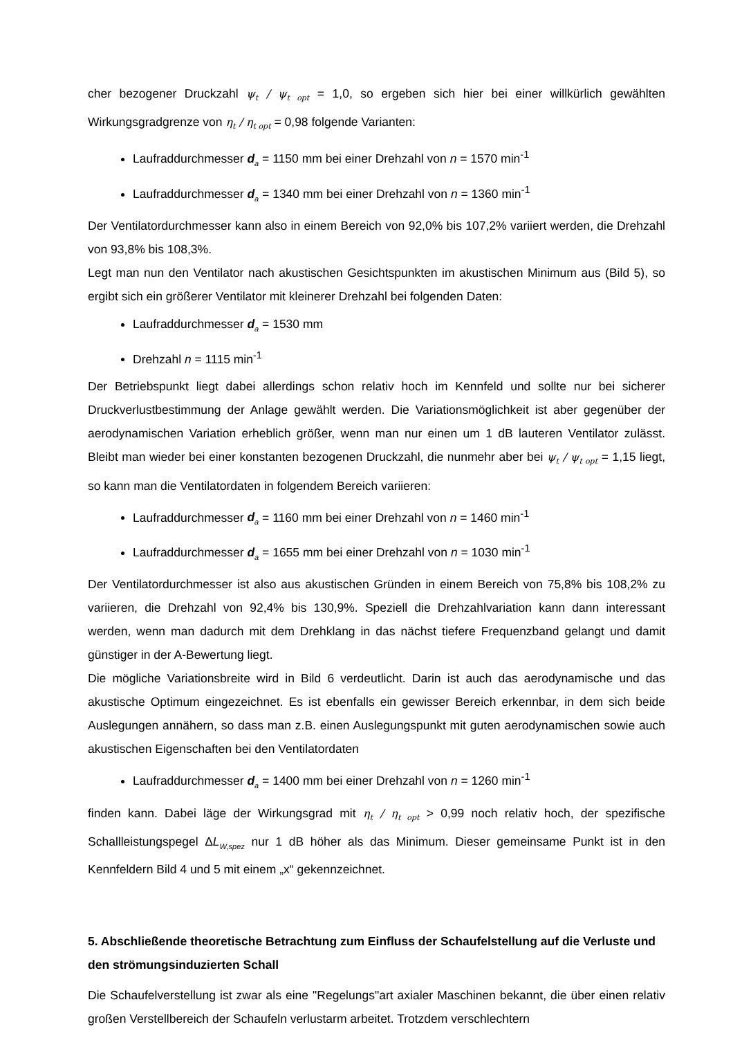cher bezogener Druckzahl ψ<sub>t</sub> / ψ<sub>t opt</sub> = 1,0, so ergeben sich hier bei einer willkürlich gewählten Wirkungsgradgrenze von η<sub>t</sub> / η<sub>t opt</sub> = 0,98 folgende Varianten:
Laufraddurchmesser d<sub>a</sub> = 1150 mm bei einer Drehzahl von n = 1570 min<sup>-1</sup>
Laufraddurchmesser d<sub>a</sub> = 1340 mm bei einer Drehzahl von n = 1360 min<sup>-1</sup>
Der Ventilatordurchmesser kann also in einem Bereich von 92,0% bis 107,2% variiert werden, die Drehzahl von 93,8% bis 108,3%.
Legt man nun den Ventilator nach akustischen Gesichtspunkten im akustischen Minimum aus (Bild 5), so ergibt sich ein größerer Ventilator mit kleinerer Drehzahl bei folgenden Daten:
Laufraddurchmesser d<sub>a</sub> = 1530 mm
Drehzahl n = 1115 min<sup>-1</sup>
Der Betriebspunkt liegt dabei allerdings schon relativ hoch im Kennfeld und sollte nur bei sicherer Druckverlustbestimmung der Anlage gewählt werden. Die Variationsmöglichkeit ist aber gegenüber der aerodynamischen Variation erheblich größer, wenn man nur einen um 1 dB lauteren Ventilator zulässt. Bleibt man wieder bei einer konstanten bezogenen Druckzahl, die nunmehr aber bei ψ<sub>t</sub> / ψ<sub>t opt</sub> = 1,15 liegt, so kann man die Ventilatordaten in folgendem Bereich variieren:
Laufraddurchmesser d<sub>a</sub> = 1160 mm bei einer Drehzahl von n = 1460 min<sup>-1</sup>
Laufraddurchmesser d<sub>a</sub> = 1655 mm bei einer Drehzahl von n = 1030 min<sup>-1</sup>
Der Ventilatordurchmesser ist also aus akustischen Gründen in einem Bereich von 75,8% bis 108,2% zu variieren, die Drehzahl von 92,4% bis 130,9%. Speziell die Drehzahlvariation kann dann interessant werden, wenn man dadurch mit dem Drehklang in das nächst tiefere Frequenzband gelangt und damit günstiger in der A-Bewertung liegt.
Die mögliche Variationsbreite wird in Bild 6 verdeutlicht. Darin ist auch das aerodynamische und das akustische Optimum eingezeichnet. Es ist ebenfalls ein gewisser Bereich erkennbar, in dem sich beide Auslegungen annähern, so dass man z.B. einen Auslegungspunkt mit guten aerodynamischen sowie auch akustischen Eigenschaften bei den Ventilatordaten
Laufraddurchmesser d<sub>a</sub> = 1400 mm bei einer Drehzahl von n = 1260 min<sup>-1</sup>
finden kann. Dabei läge der Wirkungsgrad mit η<sub>t</sub> / η<sub>t opt</sub> > 0,99 noch relativ hoch, der spezifische Schallleistungspegel ΔL<sub>W,spez</sub> nur 1 dB höher als das Minimum. Dieser gemeinsame Punkt ist in den Kennfeldern Bild 4 und 5 mit einem „x“ gekennzeichnet.
5. Abschließende theoretische Betrachtung zum Einfluss der Schaufelstellung auf die Verluste und den strömungsinduzierten Schall
Die Schaufelverstellung ist zwar als eine "Regelungs"art axialer Maschinen bekannt, die über einen relativ großen Verstellbereich der Schaufeln verlustarm arbeitet. Trotzdem verschlechtern